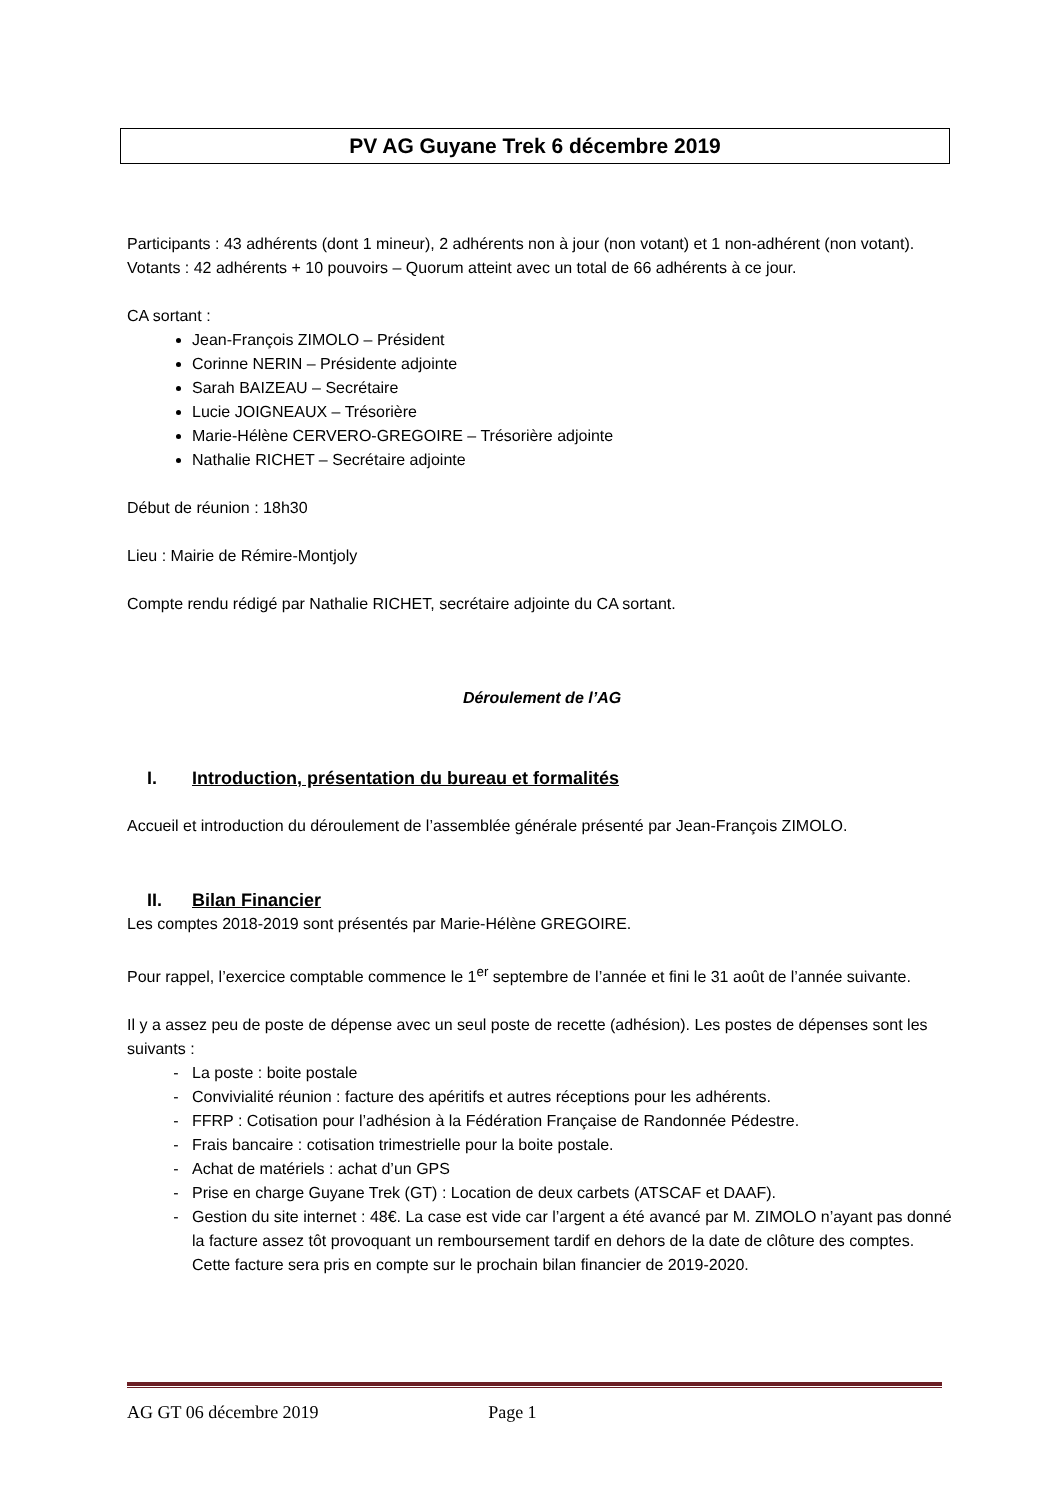PV AG Guyane Trek 6 décembre 2019
Participants : 43 adhérents (dont 1 mineur), 2 adhérents non à jour (non votant) et 1 non-adhérent (non votant).
Votants : 42 adhérents + 10 pouvoirs – Quorum atteint avec un total de 66 adhérents à ce jour.
CA sortant :
Jean-François ZIMOLO – Président
Corinne NERIN – Présidente adjointe
Sarah BAIZEAU – Secrétaire
Lucie JOIGNEAUX – Trésorière
Marie-Hélène CERVERO-GREGOIRE – Trésorière adjointe
Nathalie RICHET – Secrétaire adjointe
Début de réunion : 18h30
Lieu : Mairie de Rémire-Montjoly
Compte rendu rédigé par Nathalie RICHET, secrétaire adjointe du CA sortant.
Déroulement de l’AG
I. Introduction, présentation du bureau et formalités
Accueil et introduction du déroulement de l’assemblée générale présenté par Jean-François ZIMOLO.
II. Bilan Financier
Les comptes 2018-2019 sont présentés par Marie-Hélène GREGOIRE.
Pour rappel, l’exercice comptable commence le 1<sup>er</sup> septembre de l’année et fini le 31 août de l’année suivante.
Il y a assez peu de poste de dépense avec un seul poste de recette (adhésion). Les postes de dépenses sont les suivants :
La poste : boite postale
Convivialité réunion : facture des apéritifs et autres réceptions pour les adhérents.
FFRP : Cotisation pour l’adhésion à la Fédération Française de Randonnée Pédestre.
Frais bancaire : cotisation trimestrielle pour la boite postale.
Achat de matériels : achat d’un GPS
Prise en charge Guyane Trek (GT) : Location de deux carbets (ATSCAF et DAAF).
Gestion du site internet : 48€. La case est vide car l’argent a été avancé par M. ZIMOLO n’ayant pas donné la facture assez tôt provoquant un remboursement tardif en dehors de la date de clôture des comptes.
Cette facture sera pris en compte sur le prochain bilan financier de 2019-2020.
AG GT 06 décembre 2019 Page 1